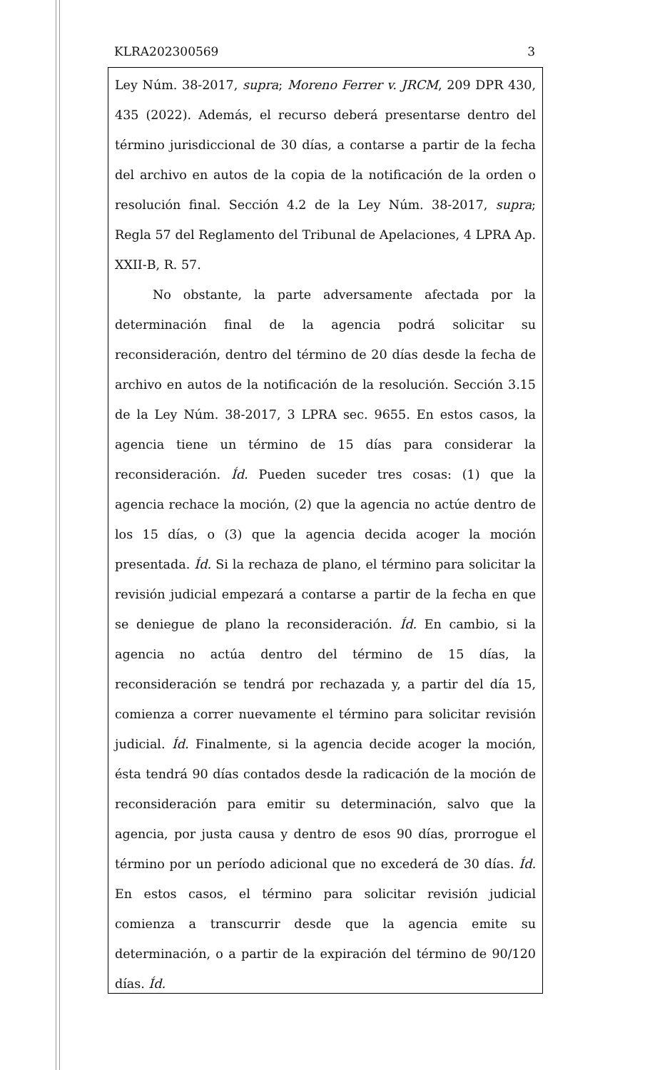KLRA202300569 3
Ley Núm. 38-2017, supra; Moreno Ferrer v. JRCM, 209 DPR 430, 435 (2022). Además, el recurso deberá presentarse dentro del término jurisdiccional de 30 días, a contarse a partir de la fecha del archivo en autos de la copia de la notificación de la orden o resolución final. Sección 4.2 de la Ley Núm. 38-2017, supra; Regla 57 del Reglamento del Tribunal de Apelaciones, 4 LPRA Ap. XXII-B, R. 57.
No obstante, la parte adversamente afectada por la determinación final de la agencia podrá solicitar su reconsideración, dentro del término de 20 días desde la fecha de archivo en autos de la notificación de la resolución. Sección 3.15 de la Ley Núm. 38-2017, 3 LPRA sec. 9655. En estos casos, la agencia tiene un término de 15 días para considerar la reconsideración. Íd. Pueden suceder tres cosas: (1) que la agencia rechace la moción, (2) que la agencia no actúe dentro de los 15 días, o (3) que la agencia decida acoger la moción presentada. Íd. Si la rechaza de plano, el término para solicitar la revisión judicial empezará a contarse a partir de la fecha en que se deniegue de plano la reconsideración. Íd. En cambio, si la agencia no actúa dentro del término de 15 días, la reconsideración se tendrá por rechazada y, a partir del día 15, comienza a correr nuevamente el término para solicitar revisión judicial. Íd. Finalmente, si la agencia decide acoger la moción, ésta tendrá 90 días contados desde la radicación de la moción de reconsideración para emitir su determinación, salvo que la agencia, por justa causa y dentro de esos 90 días, prorrogue el término por un período adicional que no excederá de 30 días. Íd. En estos casos, el término para solicitar revisión judicial comienza a transcurrir desde que la agencia emite su determinación, o a partir de la expiración del término de 90/120 días. Íd.